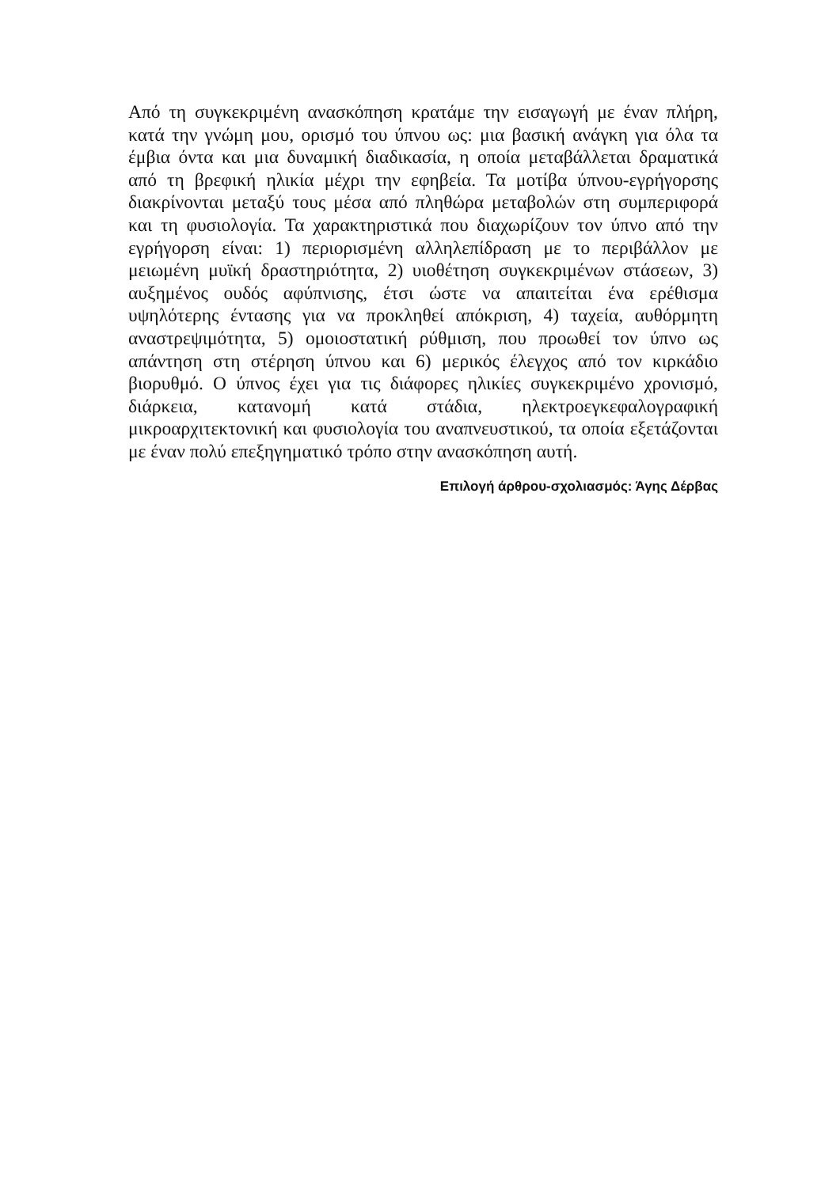Από τη συγκεκριμένη ανασκόπηση κρατάμε την εισαγωγή με έναν πλήρη, κατά την γνώμη μου, ορισμό του ύπνου ως: μια βασική ανάγκη για όλα τα έμβια όντα και μια δυναμική διαδικασία, η οποία μεταβάλλεται δραματικά από τη βρεφική ηλικία μέχρι την εφηβεία. Τα μοτίβα ύπνου-εγρήγορσης διακρίνονται μεταξύ τους μέσα από πληθώρα μεταβολών στη συμπεριφορά και τη φυσιολογία. Τα χαρακτηριστικά που διαχωρίζουν τον ύπνο από την εγρήγορση είναι: 1) περιορισμένη αλληλεπίδραση με το περιβάλλον με μειωμένη μυϊκή δραστηριότητα, 2) υιοθέτηση συγκεκριμένων στάσεων, 3) αυξημένος ουδός αφύπνισης, έτσι ώστε να απαιτείται ένα ερέθισμα υψηλότερης έντασης για να προκληθεί απόκριση, 4) ταχεία, αυθόρμητη αναστρεψιμότητα, 5) ομοιοστατική ρύθμιση, που προωθεί τον ύπνο ως απάντηση στη στέρηση ύπνου και 6) μερικός έλεγχος από τον κιρκάδιο βιορυθμό. Ο ύπνος έχει για τις διάφορες ηλικίες συγκεκριμένο χρονισμό, διάρκεια, κατανομή κατά στάδια, ηλεκτροεγκεφαλογραφική μικροαρχιτεκτονική και φυσιολογία του αναπνευστικού, τα οποία εξετάζονται με έναν πολύ επεξηγηματικό τρόπο στην ανασκόπηση αυτή.
Επιλογή άρθρου-σχολιασμός: Άγης Δέρβας